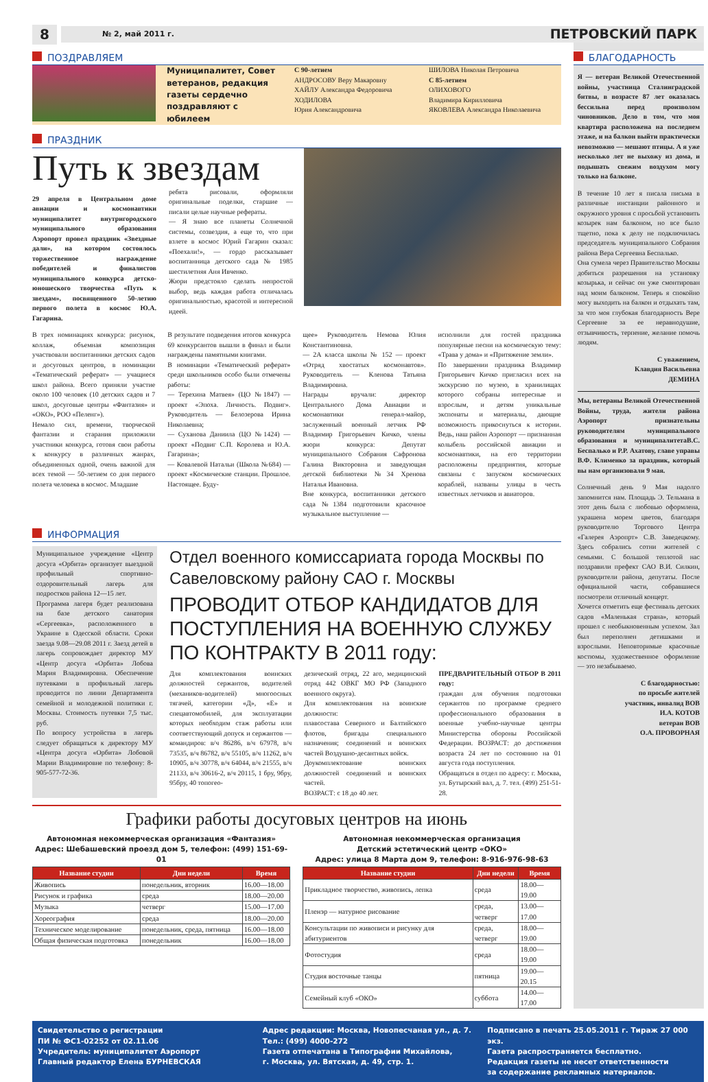8
№ 2, май 2011 г.
ПЕТРОВСКИЙ ПАРК
ПОЗДРАВЛЯЕМ
Муниципалитет, Совет ветеранов, редакция газеты сердечно поздравляют с юбилеем
С 90-летием
АНДРОСОВУ Веру Макаровну
ХАЙЛУ Александра Федоровича
ХОДИЛОВА
Юрия Александровича
ШИЛОВА Николая Петровича
С 85-летием
ОЛИХОВОГО
Владимира Кирилловича
ЯКОВЛЕВА Александра Николаевича
ПРАЗДНИК
Путь к звездам
29 апреля в Центральном доме авиации и космонавтики муниципалитет внутригородского муниципального образования Аэропорт провел праздник «Звездные дали», на котором состоялось торжественное награждение победителей и финалистов муниципального конкурса детско-юношеского творчества «Путь к звездам», посвященного 50-летию первого полета в космос Ю.А. Гагарина.
ребята рисовали, оформляли оригинальные поделки, старшие — писали целые научные рефераты.
— Я знаю все планеты Солнечной системы, созвездия, а еще то, что при взлете в космос Юрий Гагарин сказал: «Поехали!», — гордо рассказывает воспитанница детского сада № 1985 шестилетняя Аня Ивченко.
Жюри предстояло сделать непростой выбор, ведь каждая работа отличалась оригинальностью, красотой и интересной идеей.
В трех номинациях конкурса: рисунок, коллаж, объемная композиция участвовали воспитанники детских садов и досуговых центров, в номинации «Тематический реферат» — учащиеся школ района. Всего приняли участие около 100 человек (10 детских садов и 7 школ, досуговые центры «Фантазия» и «ОКО», РОО «Пеленг»).
Немало сил, времени, творческой фантазии и старания приложили участники конкурса, готовя свои работы к конкурсу в различных жанрах, объединенных одной, очень важной для всех темой — 50-летием со дня первого полета человека в космос. Младшие
В результате подведения итогов конкурса 69 конкурсантов вышли в финал и были награждены памятными книгами.
В номинации «Тематический реферат» среди школьников особо были отмечены работы:
— Терехина Матвея» (ЦО №1847) — проект «Эпоха. Личность. Подвиг». Руководитель — Белозерова Ирина Николаевна;
— Сухановa Даниила (ЦО №1424) — проект «Подвиг С.П. Королева и Ю.А. Гагарина»;
— Ковалевой Натальи (Школа №684) — проект «Космические станции. Прошлое. Настоящее. Буду-
щее» Руководитель Немова Юлия Константиновна.
— 2А класса школы № 152 — проект «Отряд хвостатых космонавтов». Руководитель — Кленова Татьяна Владимировна.
Награды вручали: директор Центрального Дома Авиации и космонавтики генерал-майор, заслуженный военный летчик РФ Владимир Григорьевич Кичко, члены жюри конкурса: Депутат муниципального Собрания Сафронова Галина Викторовна и заведующая детской библиотеки №34 Хренова Наталья Ивановна.
Вне конкурса, воспитанники детского сада №1384 подготовили красочное музыкальное выступление —
исполнили для гостей праздника популярные песни на космическую тему: «Трава у дома» и «Притяжение земли».
По завершении праздника Владимир Григорьевич Кичко пригласил всех на экскурсию по музею, в хранилищах которого собраны интересные и взрослым, и детям уникальные экспонаты и материалы, дающие возможность прикоснуться к истории. Ведь, наш район Аэропорт — признанная колыбель российской авиации и космонавтики, на его территории расположены предприятия, которые связаны с запуском космических кораблей, названы улицы в честь известных летчиков и авиаторов.
ИНФОРМАЦИЯ
Муниципальное учреждение «Центр досуга «Орбита» организует выездной профильный спортивно-оздоровительный лагерь для подростков района 12—15 лет.
Программа лагеря будет реализована на базе детского санатория «Сергеевка», расположенного в Украине в Одесской области. Сроки заезда 9.08—29.08 2011 г. Заезд детей в лагерь сопровождает директор МУ «Центр досуга «Орбита» Лобова Мария Владимировна. Обеспечение путевками в профильный лагерь проводится по линии Департамента семейной и молодежной политики г. Москвы. Стоимость путевки 7,5 тыс. руб.
По вопросу устройства в лагерь следует обращаться к директору МУ «Центра досуга «Орбита» Лобовой Марии Владимировне по телефону: 8-905-577-72-36.
Отдел военного комиссариата города Москвы по Савеловскому району САО г. Москвы
ПРОВОДИТ ОТБОР КАНДИДАТОВ ДЛЯ ПОСТУПЛЕНИЯ НА ВОЕННУЮ СЛУЖБУ ПО КОНТРАКТУ В 2011 году:
Для комплектования воинских должностей сержантов, водителей (механиков-водителей) многоосных тягачей, категории «Д», «Е» и спецавтомобилей, для эксплуатации которых необходим стаж работы или соответствующий допуск и сержантов — командиров: в/ч 86286, в/ч 67978, в/ч 73535, в/ч 86782, в/ч 55105, в/ч 11262, в/ч 10905, в/ч 30778, в/ч 64044, в/ч 21555, в/ч 21133, в/ч 30616-2, в/ч 20115, 1 бру, 9бру, 95бру, 40 топогео-
дезический отряд, 22 аго, медицинский отряд 442 ОВКГ МО РФ (Западного военного округа).
Для комплектования на воинские должности:
плавсостава Северного и Балтийского флотов, бригады специального назначения; соединений и воинских частей Воздушно-десантных войск.
Доукомплектование воинских должностей соединений и воинских частей.
ВОЗРАСТ: с 18 до 40 лет.
ПРЕДВАРИТЕЛЬНЫЙ ОТБОР В 2011 году:
граждан для обучения подготовки сержантов по программе среднего профессионального образования в военные учебно-научные центры Министерства обороны Российской Федерации. ВОЗРАСТ: до достижения возраста 24 лет по состоянию на 01 августа года поступления.
Обращаться в отдел по адресу: г. Москва, ул. Бутырский вал, д. 7. тел. (499) 251-51-28.
Графики работы досуговых центров на июнь
Автономная некоммерческая организация «Фантазия»
Адрес: Шебашевский проезд дом 5, телефон: (499) 151-69-01
| Название студии | Дни недели | Время |
| --- | --- | --- |
| Живопись | понедельник, вторник | 16.00—18.00 |
| Рисунок и графика | среда | 18.00—20.00 |
| Музыка | четверг | 15.00—17.00 |
| Хореография | среда | 18.00—20.00 |
| Техническое моделирование | понедельник, среда, пятница | 16.00—18.00 |
| Общая физическая подготовка | понедельник | 16.00—18.00 |
Автономная некоммерческая организация
Детский эстетический центр «ОКО»
Адрес: улица 8 Марта дом 9, телефон: 8-916-976-98-63
| Название студии | Дни недели | Время |
| --- | --- | --- |
| Прикладное творчество, живопись, лепка | среда | 18.00—19.00 |
| Пленэр — натурное рисование | среда, четверг | 13.00—17.00 |
| Консультации по живописи и рисунку для абитуриентов | среда, четверг | 18.00—19.00 |
| Фотостудия | среда | 18.00—19.00 |
| Студия восточные танцы | пятница | 19.00—20.15 |
| Семейный клуб «ОКО» | суббота | 14.00—17.00 |
БЛАГОДАРНОСТЬ
Я — ветеран Великой Отечественной войны, участница Сталинградской битвы, в возрасте 87 лет оказалась бессильна перед произволом чиновников. Дело в том, что моя квартира расположена на последнем этаже, и на балкон выйти практически невозможно — мешают птицы. А я уже несколько лет не выхожу из дома, и подышать свежим воздухом могу только на балконе.
В течение 10 лет я писала письма в различные инстанции районного и окружного уровня с просьбой установить козырек нам балконом, но все было тщетно, пока к делу не подключилась председатель муниципального Собрания района Вера Сергеевна Беспалько.
Она сумела через Правительство Москвы добиться разрешения на установку козырька, и сейчас он уже смонтирован над моим балконом. Теперь я спокойно могу выходить на балкон и отдыхать там, за что моя глубокая благодарность Вере Сергеевне за ее неравнодушие, отзывчивость, терпение, желание помочь людям.
С уважением,
Клавдия Васильевна
ДЕМИНА
Мы, ветераны Великой Отечественной Войны, труда, жители района Аэропорт признательны руководителям муниципального образования и муниципалитетаВ.С. Беспалько и Р.Р. Ахатову, главе управы В.Ф. Клименко за праздник, который вы нам организовали 9 мая.
Солнечный день 9 Мая надолго запомнится нам. Площадь Э. Тельмана в этот день была с любовью оформлена, украшена морем цветов, благодаря руководителю Торгового Центра «Галерея Аэропрт» С.В. Заведецкому. Здесь собрались сотни жителей с семьями. С большой теплотой нас поздравили префект САО В.И. Силкин, руководители района, депутаты. После официальной части, собравшиеся посмотрели отличный концерт.
Хочется отметить еще фестиваль детских садов «Маленькая страна», который прошел с необыкновенным успехом. Зал был переполнен детишками и взрослыми. Неповторимые красочные костюмы, художественное оформление — это незабываемо.
С благодарностью:
по просьбе жителей
участник, инвалид ВОВ
И.А. КОТОВ
ветеран ВОВ
О.А. ПРОВОРНАЯ
Свидетельство о регистрации
ПИ № ФС1-02252 от 02.11.06
Учредитель: муниципалитет Аэропорт
Главный редактор Елена БУРНЕВСКАЯ
Адрес редакции: Москва, Новопесчаная ул., д. 7.
Тел.: (499) 4000-272
Газета отпечатана в Типографии Михайлова,
г. Москва, ул. Вятская, д. 49, стр. 1.
Подписано в печать 25.05.2011 г. Тираж 27 000 экз.
Газета распространяется бесплатно.
Редакция газеты не несет ответственности
за содержание рекламных материалов.